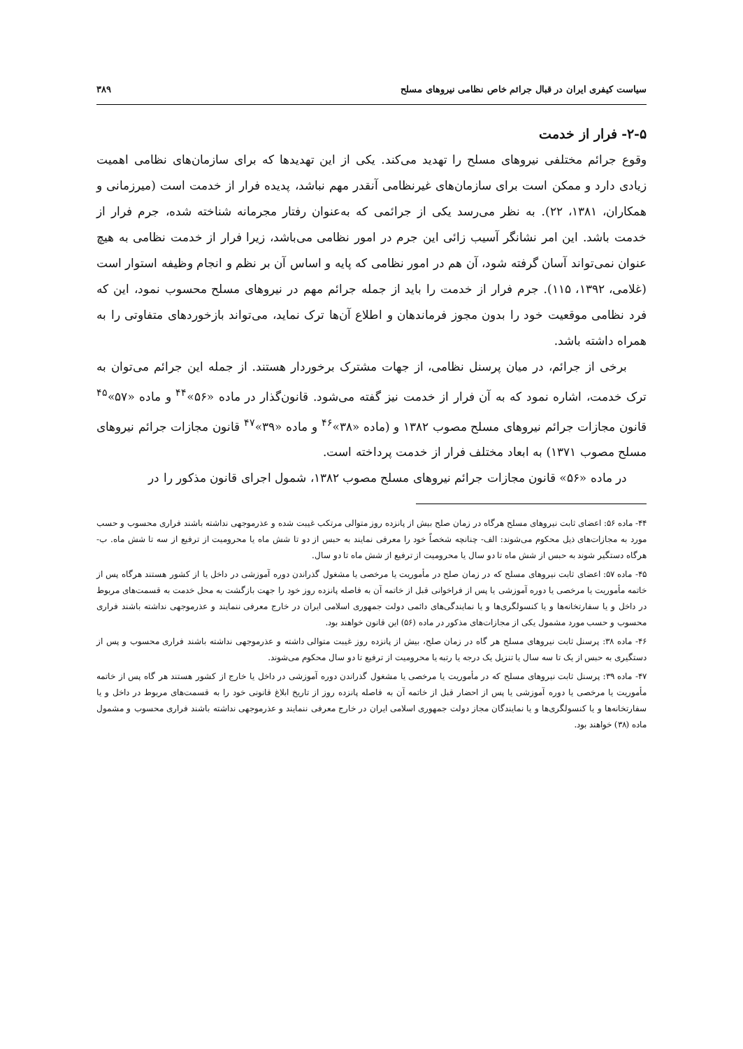سیاست کیفری ایران در قبال جرائم خاص نظامی نیروهای مسلح ۳۸۹
۲-۵- فرار از خدمت
وقوع جرائم مختلفی نیروهای مسلح را تهدید می‌کند. یکی از این تهدیدها که برای سازمان‌های نظامی اهمیت زیادی دارد و ممکن است برای سازمان‌های غیرنظامی آنقدر مهم نباشد، پدیده فرار از خدمت است (میرزمانی و همکاران، ۱۳۸۱، ۲۲). به نظر می‌رسد یکی از جرائمی که به‌عنوان رفتار مجرمانه شناخته شده، جرم فرار از خدمت باشد. این امر نشانگر آسیب زائی این جرم در امور نظامی می‌باشد، زیرا فرار از خدمت نظامی به هیچ عنوان نمی‌تواند آسان گرفته شود، آن هم در امور نظامی که پایه و اساس آن بر نظم و انجام وظیفه استوار است (غلامی، ۱۳۹۲، ۱۱۵). جرم فرار از خدمت را باید از جمله جرائم مهم در نیروهای مسلح محسوب نمود، این که فرد نظامی موقعیت خود را بدون مجوز فرماندهان و اطلاع آن‌ها ترک نماید، می‌تواند بازخوردهای متفاوتی را به همراه داشته باشد.
برخی از جرائم، در میان پرسنل نظامی، از جهات مشترک برخوردار هستند. از جمله این جرائم می‌توان به ترک خدمت، اشاره نمود که به آن فرار از خدمت نیز گفته می‌شود. قانون‌گذار در ماده «۵۶»<sup>۴۴</sup> و ماده «۵۷»<sup>۴۵</sup> قانون مجازات جرائم نیروهای مسلح مصوب ۱۳۸۲ و (ماده «۳۸»<sup>۴۶</sup> و ماده «۳۹»<sup>۴۷</sup> قانون مجازات جرائم نیروهای مسلح مصوب ۱۳۷۱) به ابعاد مختلف فرار از خدمت پرداخته است.
در ماده «۵۶» قانون مجازات جرائم نیروهای مسلح مصوب ۱۳۸۲، شمول اجرای قانون مذکور را در
۴۴- ماده ۵۶: اعضای ثابت نیروهای مسلح هرگاه در زمان صلح بیش از پانزده روز متوالی مرتکب غیبت شده و عذرموجهی نداشته باشند فراری محسوب و حسب مورد به مجازات‌های ذیل محکوم می‌شوند: الف- چنانچه شخصاً خود را معرفی نمایند به حبس از دو تا شش ماه یا محرومیت از ترفیع از سه تا شش ماه. ب- هرگاه دستگیر شوند به حبس از شش ماه تا دو سال یا محرومیت از ترفیع از شش ماه تا دو سال.
۴۵- ماده ۵۷: اعضای ثابت نیروهای مسلح که در زمان صلح در مأموریت یا مرخصی یا مشغول گذراندن دوره آموزشی در داخل یا از کشور هستند هرگاه پس از خاتمه مأموریت یا مرخصی یا دوره آموزشی یا پس از فراخوانی قبل از خاتمه آن به فاصله پانزده روز خود را جهت بازگشت به محل خدمت به قسمت‌های مربوط در داخل و یا سفارتخانه‌ها و یا کنسولگری‌ها و یا نمایندگی‌های دائمی دولت جمهوری اسلامی ایران در خارج معرفی ننمایند و عذرموجهی نداشته باشند فراری محسوب و حسب مورد مشمول یکی از مجازات‌های مذکور در ماده (۵۶) این قانون خواهند بود.
۴۶- ماده ۳۸: پرسنل ثابت نیروهای مسلح هر گاه در زمان صلح، بیش از پانزده روز غیبت متوالی داشته و عذرموجهی نداشته باشند فراری محسوب و پس از دستگیری به حبس از یک تا سه سال یا تنزیل یک درجه یا رتبه یا محرومیت از ترفیع تا دو سال محکوم می‌شوند.
۴۷- ماده ۳۹: پرسنل ثابت نیروهای مسلح که در مأموریت یا مرخصی یا مشغول گذراندن دوره آموزشی در داخل یا خارج از کشور هستند هر گاه پس از خاتمه مأموریت یا مرخصی یا دوره آموزشی یا پس از احضار قبل از خاتمه آن به فاصله پانزده روز از تاریخ ابلاغ قانونی خود را به قسمت‌های مربوط در داخل و یا سفارتخانه‌ها و یا کنسولگری‌ها و یا نمایندگان مجاز دولت جمهوری اسلامی ایران در خارج معرفی ننمایند و عذرموجهی نداشته باشند فراری محسوب و مشمول ماده (۳۸) خواهند بود.